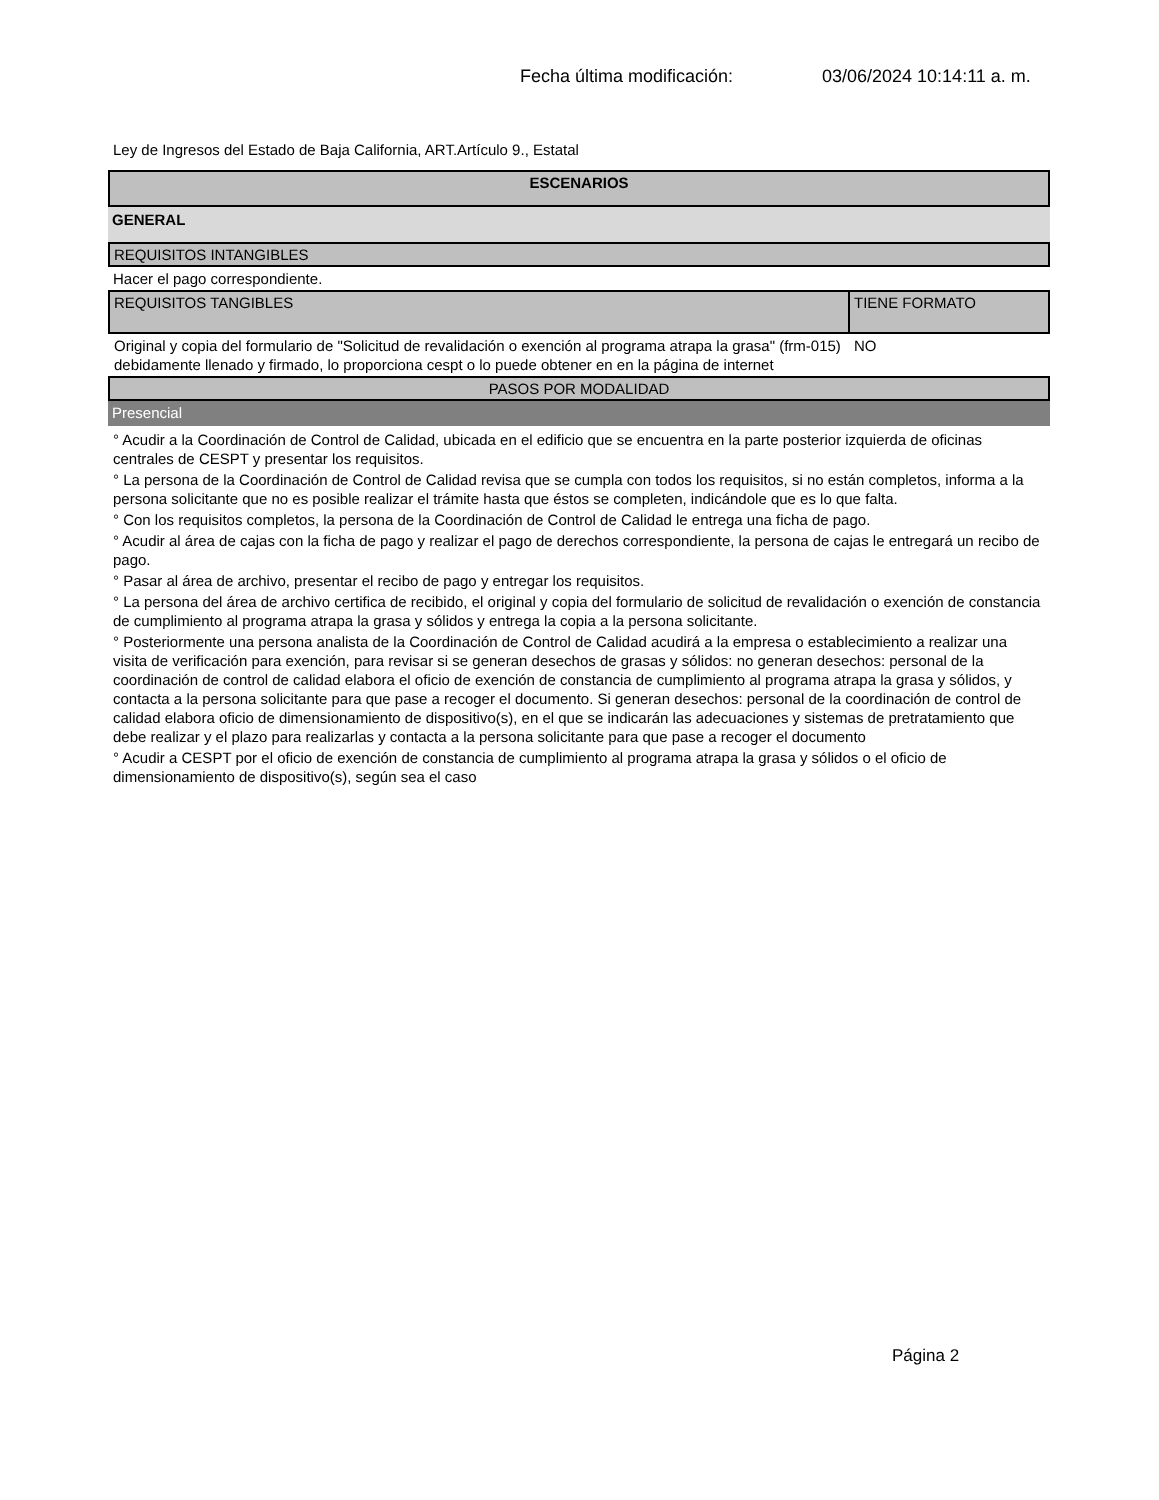Fecha última modificación: 03/06/2024 10:14:11 a. m.
Ley de Ingresos del Estado de Baja California, ART.Artículo 9., Estatal
ESCENARIOS
GENERAL
REQUISITOS INTANGIBLES
Hacer el pago correspondiente.
| REQUISITOS TANGIBLES | TIENE FORMATO |
| --- | --- |
| Original y copia del formulario de "Solicitud de revalidación o exención al programa atrapa la grasa" (frm-015) debidamente llenado y firmado, lo proporciona cespt o lo puede obtener en en la página de internet | NO |
PASOS POR MODALIDAD
Presencial
° Acudir a la Coordinación de Control de Calidad, ubicada en el edificio que se encuentra en la parte posterior izquierda de oficinas centrales de CESPT y presentar los requisitos.
° La persona de la Coordinación de Control de Calidad revisa que se cumpla con todos los requisitos, si no están completos, informa a la persona solicitante que no es posible realizar el trámite hasta que éstos se completen, indicándole que es lo que falta.
° Con los requisitos completos, la persona de la Coordinación de Control de Calidad le entrega una ficha de pago.
° Acudir al área de cajas con la ficha de pago y realizar el pago de derechos correspondiente, la persona de cajas le entregará un recibo de pago.
° Pasar al área de archivo, presentar el recibo de pago y entregar los requisitos.
° La persona del área de archivo certifica de recibido, el original y copia del formulario de solicitud de revalidación o exención de constancia de cumplimiento al programa atrapa la grasa y sólidos y entrega la copia a la persona solicitante.
° Posteriormente una persona analista de la Coordinación de Control de Calidad acudirá a la empresa o establecimiento a realizar una visita de verificación para exención, para revisar si se generan desechos de grasas y sólidos: no generan desechos: personal de la coordinación de control de calidad elabora el oficio de exención de constancia de cumplimiento al programa atrapa la grasa y sólidos, y contacta a la persona solicitante para que pase a recoger el documento. Si generan desechos: personal de la coordinación de control de calidad elabora oficio de dimensionamiento de dispositivo(s), en el que se indicarán las adecuaciones y sistemas de pretratamiento que debe realizar y el plazo para realizarlas y contacta a la persona solicitante para que pase a recoger el documento
° Acudir a CESPT por el oficio de exención de constancia de cumplimiento al programa atrapa la grasa y sólidos o el oficio de dimensionamiento de dispositivo(s), según sea el caso
Página 2